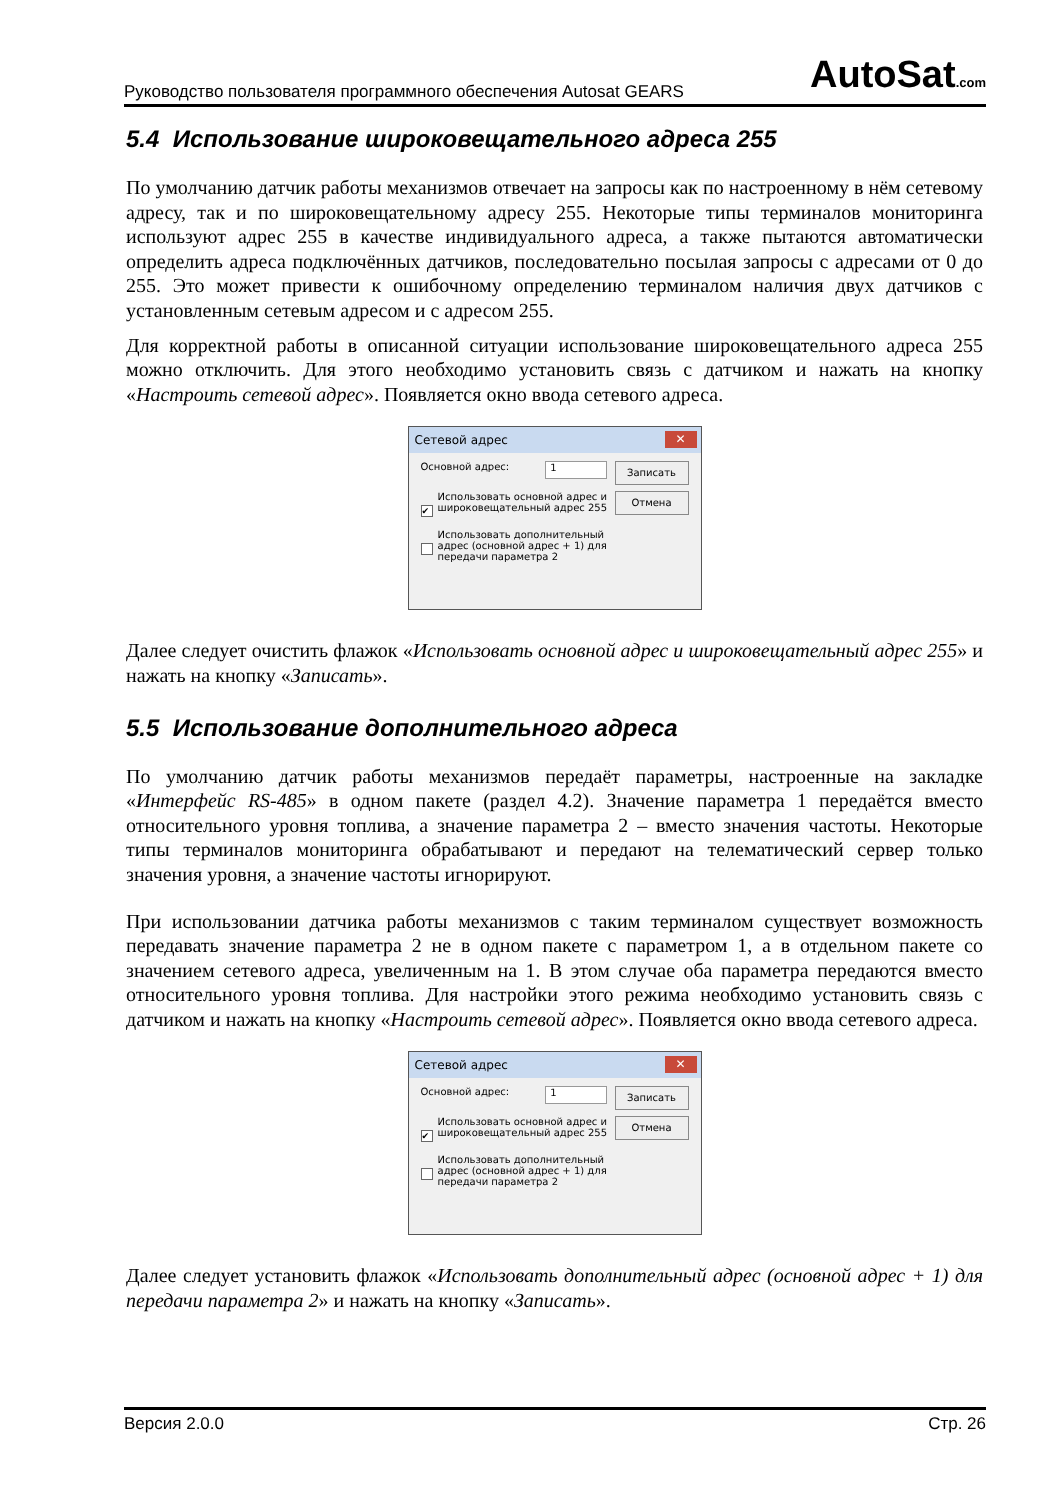Руководство пользователя программного обеспечения Autosat GEARS AutoSat.com
5.4 Использование широковещательного адреса 255
По умолчанию датчик работы механизмов отвечает на запросы как по настроенному в нём сетевому адресу, так и по широковещательному адресу 255. Некоторые типы терминалов мониторинга используют адрес 255 в качестве индивидуального адреса, а также пытаются автоматически определить адреса подключённых датчиков, последовательно посылая запросы с адресами от 0 до 255. Это может привести к ошибочному определению терминалом наличия двух датчиков с установленным сетевым адресом и с адресом 255.
Для корректной работы в описанной ситуации использование широковещательного адреса 255 можно отключить. Для этого необходимо установить связь с датчиком и нажать на кнопку «Настроить сетевой адрес». Появляется окно ввода сетевого адреса.
Сетевой адрес ✕
Основной адрес: 1
Записать
Отмена
✔ Использовать основной адрес и широковещательный адрес 255
Использовать дополнительный адрес (основной адрес + 1) для передачи параметра 2
Далее следует очистить флажок «Использовать основной адрес и широковещательный адрес 255» и нажать на кнопку «Записать».
5.5 Использование дополнительного адреса
По умолчанию датчик работы механизмов передаёт параметры, настроенные на закладке «Интерфейс RS-485» в одном пакете (раздел 4.2). Значение параметра 1 передаётся вместо относительного уровня топлива, а значение параметра 2 – вместо значения частоты. Некоторые типы терминалов мониторинга обрабатывают и передают на телематический сервер только значения уровня, а значение частоты игнорируют.
При использовании датчика работы механизмов с таким терминалом существует возможность передавать значение параметра 2 не в одном пакете с параметром 1, а в отдельном пакете со значением сетевого адреса, увеличенным на 1. В этом случае оба параметра передаются вместо относительного уровня топлива. Для настройки этого режима необходимо установить связь с датчиком и нажать на кнопку «Настроить сетевой адрес». Появляется окно ввода сетевого адреса.
Сетевой адрес ✕
Основной адрес: 1
Записать
Отмена
✔ Использовать основной адрес и широковещательный адрес 255
Использовать дополнительный адрес (основной адрес + 1) для передачи параметра 2
Далее следует установить флажок «Использовать дополнительный адрес (основной адрес + 1) для передачи параметра 2» и нажать на кнопку «Записать».
Версия 2.0.0 Стр. 26